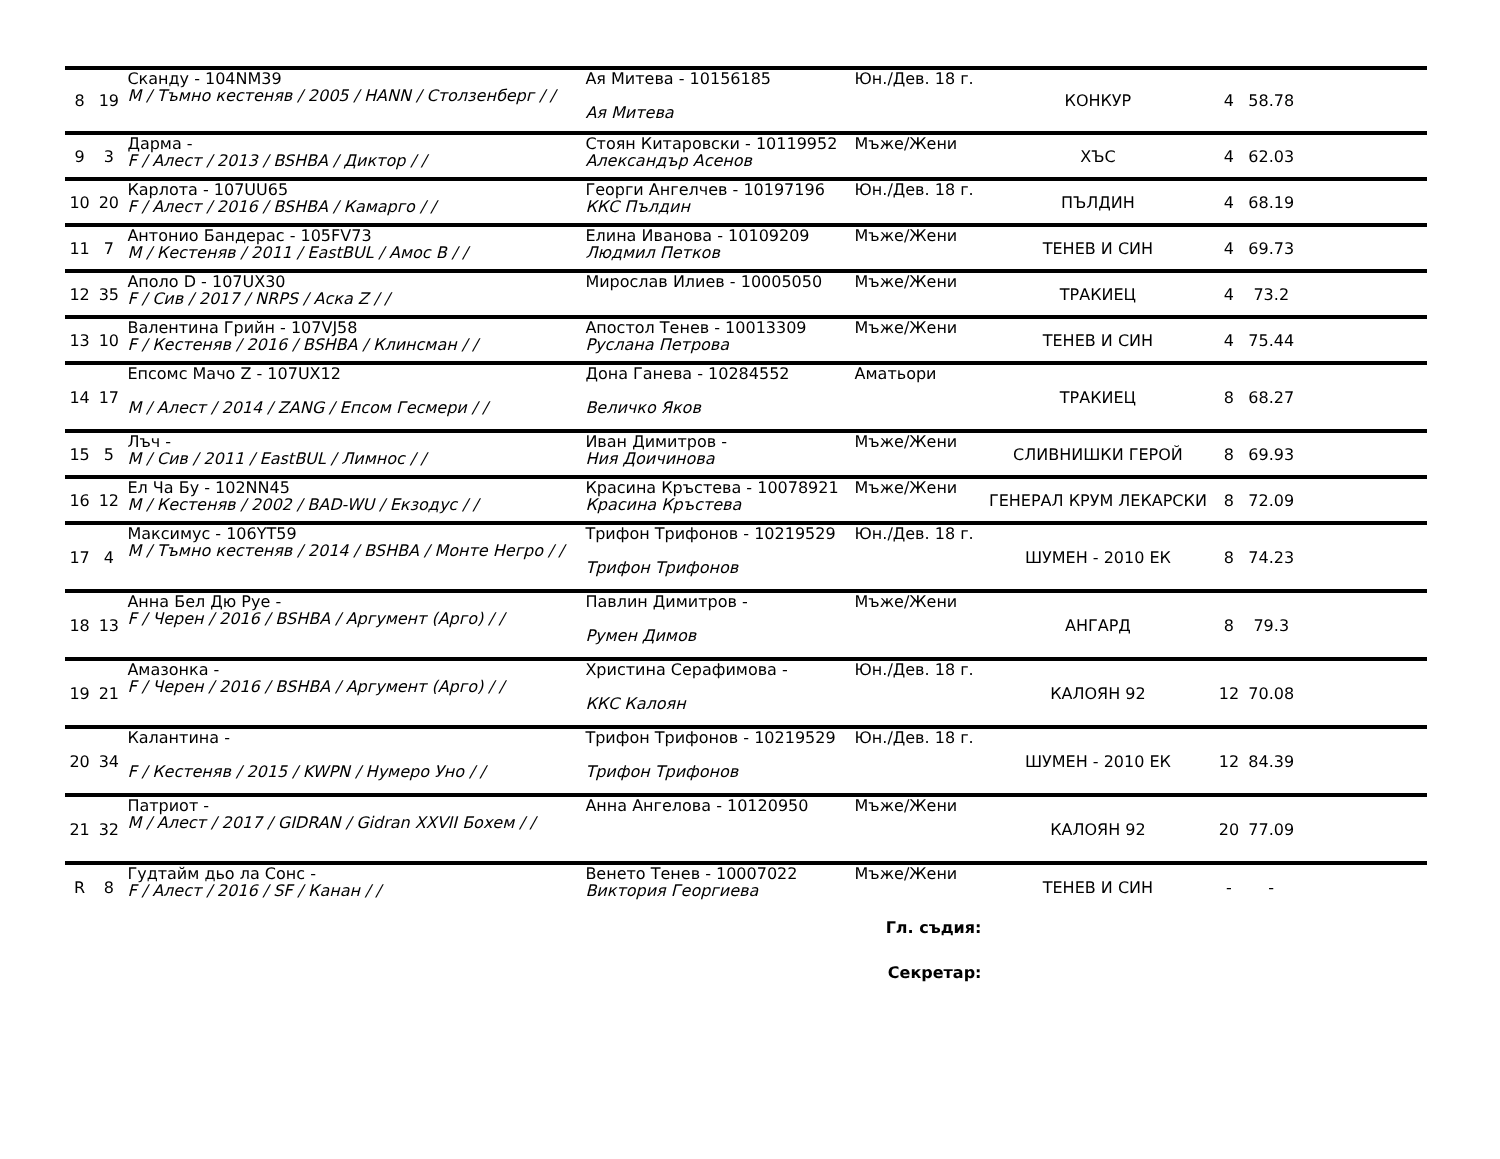| 8 | 19 | Скандy - 104NM39 M / Тъмно кестеняв / 2005 / HANN / Столзенберг / / | Ая Митева - 10156185 Ая Митева | Юн./Дев. 18 г. | КОНКУР | 4 | 58.78 | |
| 9 | 3 | Дарма - F / Алест / 2013 / BSHBA / Диктор / / | Стоян Китаровски - 10119952 Александър Асенов | Мъже/Жени | ХЪС | 4 | 62.03 | |
| 10 | 20 | Карлота - 107UU65 F / Алест / 2016 / BSHBA / Камарго / / | Георги Ангелчев - 10197196 ККС Пълдин | Юн./Дев. 18 г. | ПЪЛДИН | 4 | 68.19 | |
| 11 | 7 | Антонио Бандерас - 105FV73 M / Кестеняв / 2011 / EastBUL / Амос B / / | Елина Иванова - 10109209 Людмил Петков | Мъже/Жени | ТЕНЕВ И СИН | 4 | 69.73 | |
| 12 | 35 | Аполо D - 107UX30 F / Сив / 2017 / NRPS / Аска Z / / | Мирослав Илиев - 10005050 | Мъже/Жени | ТРАКИЕЦ | 4 | 73.2 | |
| 13 | 10 | Валентина Грийн - 107VJ58 F / Кестеняв / 2016 / BSHBA / Клинсман / / | Апостол Тенев - 10013309 Руслана Петрова | Мъже/Жени | ТЕНЕВ И СИН | 4 | 75.44 | |
| 14 | 17 | Епсомс Мачо Z - 107UX12 M / Алест / 2014 / ZANG / Епсом Гесмери / / | Дона Ганева - 10284552 Величко Яков | Аматьори | ТРАКИЕЦ | 8 | 68.27 | |
| 15 | 5 | Лъч - M / Сив / 2011 / EastBUL / Лимнос / / | Иван Димитров - Ния Доичинова | Мъже/Жени | СЛИВНИШКИ ГЕРОЙ | 8 | 69.93 | |
| 16 | 12 | Ел Ча Бу - 102NN45 M / Кестеняв / 2002 / BAD-WU / Екзодус / / | Красина Кръстева - 10078921 Красина Кръстева | Мъже/Жени | ГЕНЕРАЛ КРУМ ЛЕКАРСКИ | 8 | 72.09 | |
| 17 | 4 | Максимус - 106YT59 M / Тъмно кестеняв / 2014 / BSHBA / Монте Негро / / | Трифон Трифонов - 10219529 Трифон Трифонов | Юн./Дев. 18 г. | ШУМЕН - 2010 ЕК | 8 | 74.23 | |
| 18 | 13 | Анна Бел Дю Руе - F / Черен / 2016 / BSHBA / Аргумент (Арго) / / | Павлин Димитров - Румен Димов | Мъже/Жени | АНГАРД | 8 | 79.3 | |
| 19 | 21 | Амазонка - F / Черен / 2016 / BSHBA / Аргумент (Арго) / / | Христина Серафимова - ККС Калоян | Юн./Дев. 18 г. | КАЛОЯН 92 | 12 | 70.08 | |
| 20 | 34 | Калантина - F / Кестеняв / 2015 / KWPN / Нумеро Уно / / | Трифон Трифонов - 10219529 Трифон Трифонов | Юн./Дев. 18 г. | ШУМЕН - 2010 ЕК | 12 | 84.39 | |
| 21 | 32 | Патриот - M / Алест / 2017 / GIDRAN / Gidran XXVII Бохем / / | Анна Ангелова - 10120950 | Мъже/Жени | КАЛОЯН 92 | 20 | 77.09 | |
| R | 8 | Гудтайм дьо ла Сонс - F / Алест / 2016 / SF / Канан / / | Венето Тенев - 10007022 Виктория Георгиева | Мъже/Жени | ТЕНЕВ И СИН | - | - | |
| Гл. съдия: | | | | | | | | |
| Секретар: | | | | | | | | |